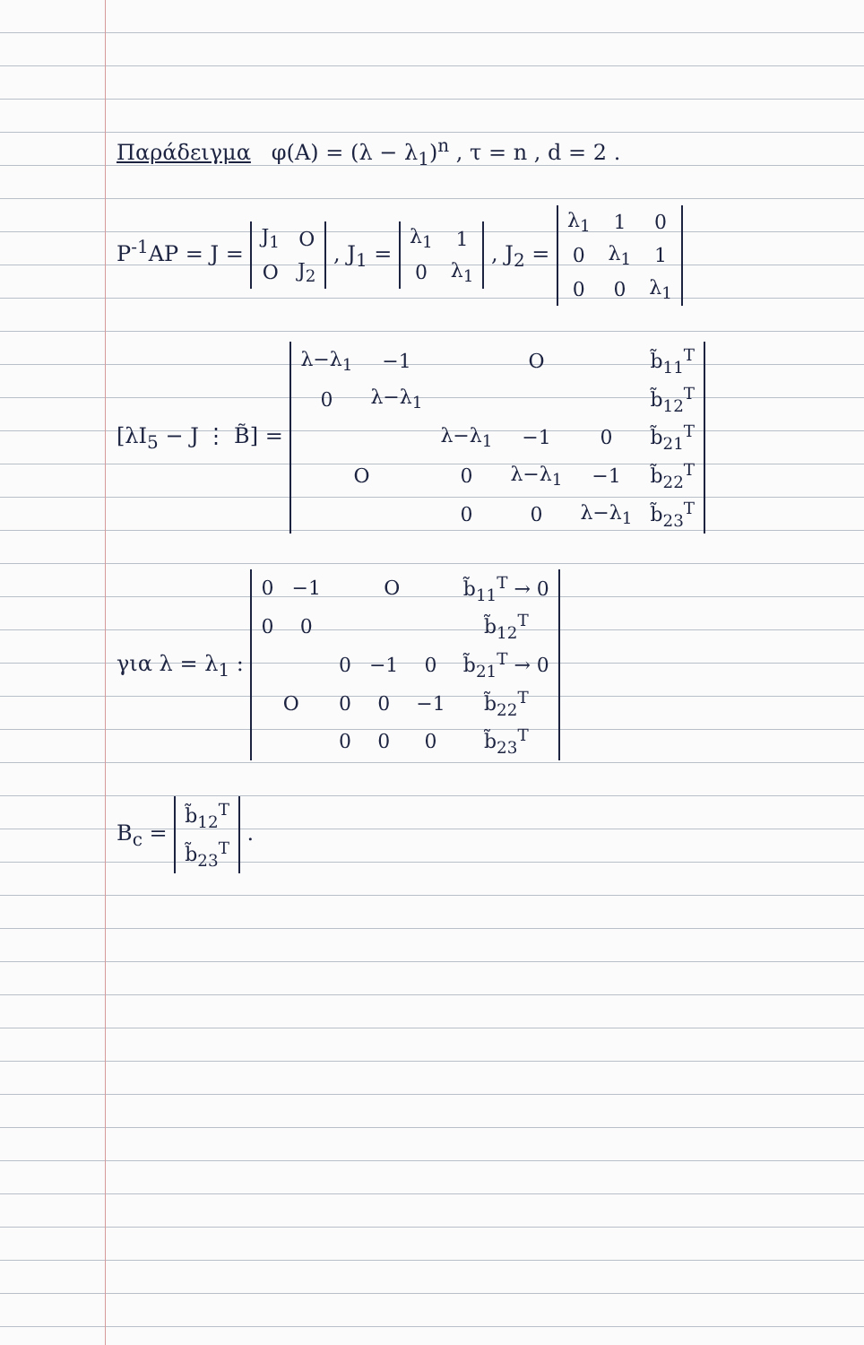Παράδειγμα φ(A) = (λ − λ<sub>1</sub>)<sup>n</sup> , τ = n , d = 2 .
P<sup>-1</sup>AP = J =
| J<sub>1</sub> | O |
| O | J<sub>2</sub> |
, J<sub>1</sub> =
| λ<sub>1</sub> | 1 |
| 0 | λ<sub>1</sub> |
, J<sub>2</sub> =
| λ<sub>1</sub> | 1 | 0 |
| 0 | λ<sub>1</sub> | 1 |
| 0 | 0 | λ<sub>1</sub> |
[λI<sub>5</sub> − J ⋮ B̃] =
| λ−λ<sub>1</sub> | −1 | O | | | b̃<sub>11</sub><sup>T</sup> |
| 0 | λ−λ<sub>1</sub> | | | | b̃<sub>12</sub><sup>T</sup> |
| O | | λ−λ<sub>1</sub> | −1 | 0 | b̃<sub>21</sub><sup>T</sup> |
| | | 0 | λ−λ<sub>1</sub> | −1 | b̃<sub>22</sub><sup>T</sup> |
| | | 0 | 0 | λ−λ<sub>1</sub> | b̃<sub>23</sub><sup>T</sup> |
για λ = λ<sub>1</sub> :
| 0 | −1 | O | | | b̃<sub>11</sub><sup>T</sup> → 0 |
| 0 | 0 | | | | b̃<sub>12</sub><sup>T</sup> |
| O | | 0 | −1 | 0 | b̃<sub>21</sub><sup>T</sup> → 0 |
| | | 0 | 0 | −1 | b̃<sub>22</sub><sup>T</sup> |
| | | 0 | 0 | 0 | b̃<sub>23</sub><sup>T</sup> |
B<sub>c</sub> =
| b̃<sub>12</sub><sup>T</sup> |
| b̃<sub>23</sub><sup>T</sup> |
.